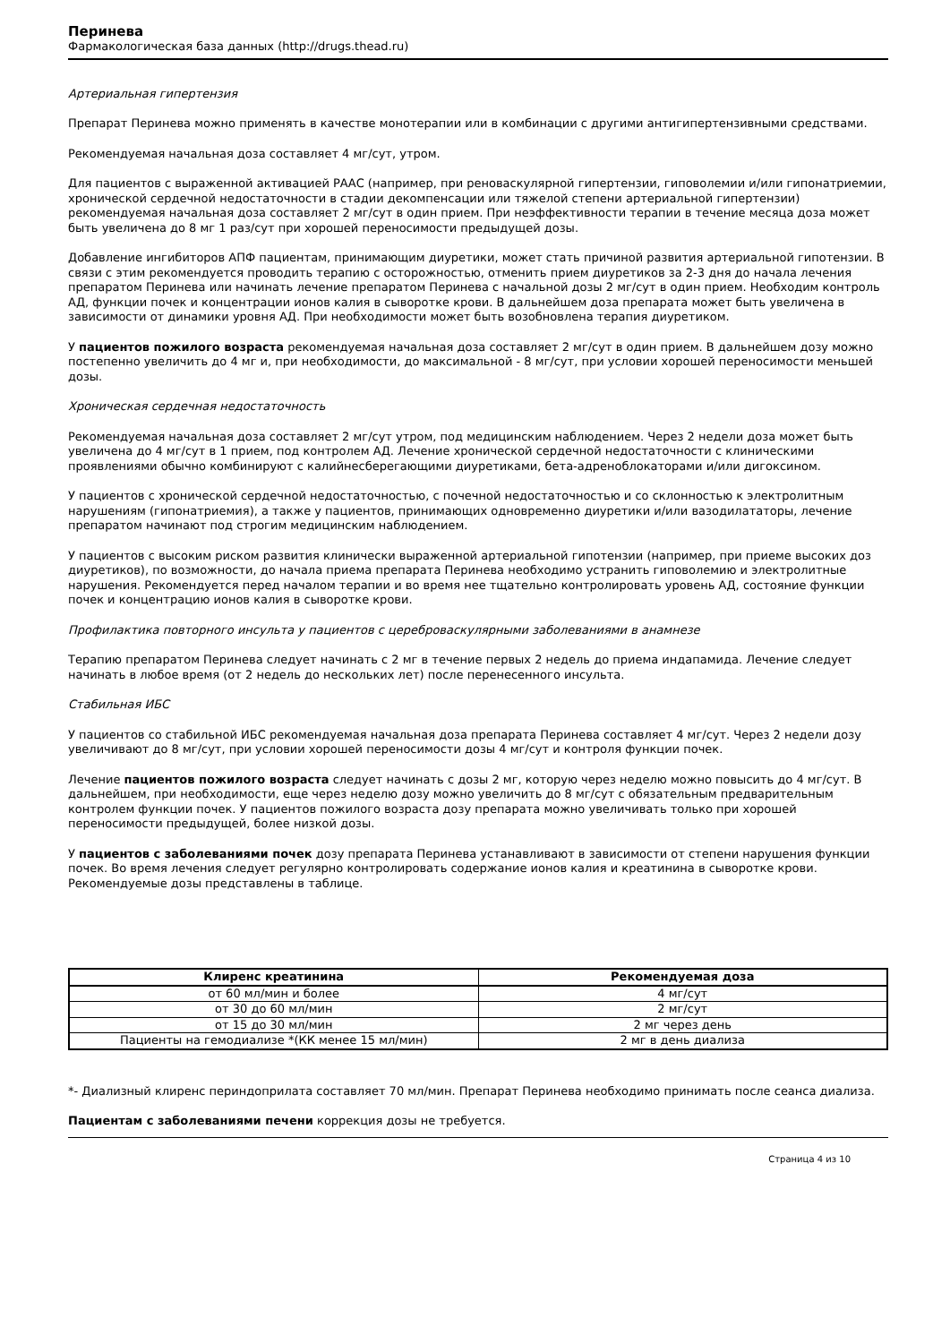Перинева
Фармакологическая база данных (http://drugs.thead.ru)
Артериальная гипертензия
Препарат Перинева можно применять в качестве монотерапии или в комбинации с другими антигипертензивными средствами.
Рекомендуемая начальная доза составляет 4 мг/сут, утром.
Для пациентов с выраженной активацией РААС (например, при реноваскулярной гипертензии, гиповолемии и/или гипонатриемии, хронической сердечной недостаточности в стадии декомпенсации или тяжелой степени артериальной гипертензии) рекомендуемая начальная доза составляет 2 мг/сут в один прием. При неэффективности терапии в течение месяца доза может быть увеличена до 8 мг 1 раз/сут при хорошей переносимости предыдущей дозы.
Добавление ингибиторов АПФ пациентам, принимающим диуретики, может стать причиной развития артериальной гипотензии. В связи с этим рекомендуется проводить терапию с осторожностью, отменить прием диуретиков за 2-3 дня до начала лечения препаратом Перинева или начинать лечение препаратом Перинева с начальной дозы 2 мг/сут в один прием. Необходим контроль АД, функции почек и концентрации ионов калия в сыворотке крови. В дальнейшем доза препарата может быть увеличена в зависимости от динамики уровня АД. При необходимости может быть возобновлена терапия диуретиком.
У пациентов пожилого возраста рекомендуемая начальная доза составляет 2 мг/сут в один прием. В дальнейшем дозу можно постепенно увеличить до 4 мг и, при необходимости, до максимальной - 8 мг/сут, при условии хорошей переносимости меньшей дозы.
Хроническая сердечная недостаточность
Рекомендуемая начальная доза составляет 2 мг/сут утром, под медицинским наблюдением. Через 2 недели доза может быть увеличена до 4 мг/сут в 1 прием, под контролем АД. Лечение хронической сердечной недостаточности с клиническими проявлениями обычно комбинируют с калийнесберегающими диуретиками, бета-адреноблокаторами и/или дигоксином.
У пациентов с хронической сердечной недостаточностью, с почечной недостаточностью и со склонностью к электролитным нарушениям (гипонатриемия), а также у пациентов, принимающих одновременно диуретики и/или вазодилататоры, лечение препаратом начинают под строгим медицинским наблюдением.
У пациентов с высоким риском развития клинически выраженной артериальной гипотензии (например, при приеме высоких доз диуретиков), по возможности, до начала приема препарата Перинева необходимо устранить гиповолемию и электролитные нарушения. Рекомендуется перед началом терапии и во время нее тщательно контролировать уровень АД, состояние функции почек и концентрацию ионов калия в сыворотке крови.
Профилактика повторного инсульта у пациентов с цереброваскулярными заболеваниями в анамнезе
Терапию препаратом Перинева следует начинать с 2 мг в течение первых 2 недель до приема индапамида. Лечение следует начинать в любое время (от 2 недель до нескольких лет) после перенесенного инсульта.
Стабильная ИБС
У пациентов со стабильной ИБС рекомендуемая начальная доза препарата Перинева составляет 4 мг/сут. Через 2 недели дозу увеличивают до 8 мг/сут, при условии хорошей переносимости дозы 4 мг/сут и контроля функции почек.
Лечение пациентов пожилого возраста следует начинать с дозы 2 мг, которую через неделю можно повысить до 4 мг/сут. В дальнейшем, при необходимости, еще через неделю дозу можно увеличить до 8 мг/сут с обязательным предварительным контролем функции почек. У пациентов пожилого возраста дозу препарата можно увеличивать только при хорошей переносимости предыдущей, более низкой дозы.
У пациентов с заболеваниями почек дозу препарата Перинева устанавливают в зависимости от степени нарушения функции почек. Во время лечения следует регулярно контролировать содержание ионов калия и креатинина в сыворотке крови. Рекомендуемые дозы представлены в таблице.
| Клиренс креатинина | Рекомендуемая доза |
| --- | --- |
| от 60 мл/мин и более | 4 мг/сут |
| от 30 до 60 мл/мин | 2 мг/сут |
| от 15 до 30 мл/мин | 2 мг через день |
| Пациенты на гемодиализе *(КК менее 15 мл/мин) | 2 мг в день диализа |
*- Диализный клиренс периндоприлата составляет 70 мл/мин. Препарат Перинева необходимо принимать после сеанса диализа.
Пациентам с заболеваниями печени коррекция дозы не требуется.
Страница 4 из 10